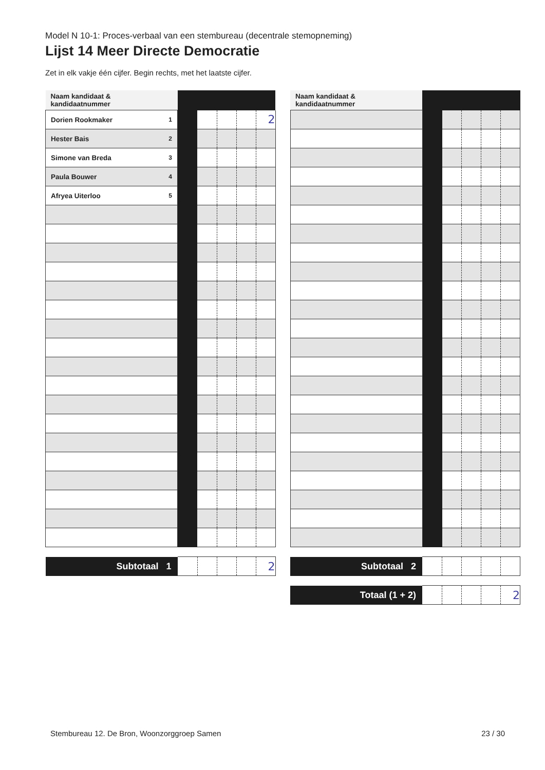Model N 10-1: Proces-verbaal van een stembureau (decentrale stemopneming)
Lijst 14 Meer Directe Democratie
Zet in elk vakje één cijfer. Begin rechts, met het laatste cijfer.
| Naam kandidaat & kandidaatnummer | | | | | |
| Dorien Rookmaker <sup>1</sup> | | | | | 2 |
| Hester Bais <sup>2</sup> | | | | | |
| Simone van Breda <sup>3</sup> | | | | | |
| Paula Bouwer <sup>4</sup> | | | | | |
| Afryea Uiterloo <sup>5</sup> | | | | | |
| Subtotaal 1 | | | | | 2 |
| Naam kandidaat & kandidaatnummer | | | | | |
| Subtotaal 2 | | | | | |
| Totaal (1 + 2) | | | | | 2 |
Stembureau 12. De Bron, Woonzorggroep Samen 23 / 30